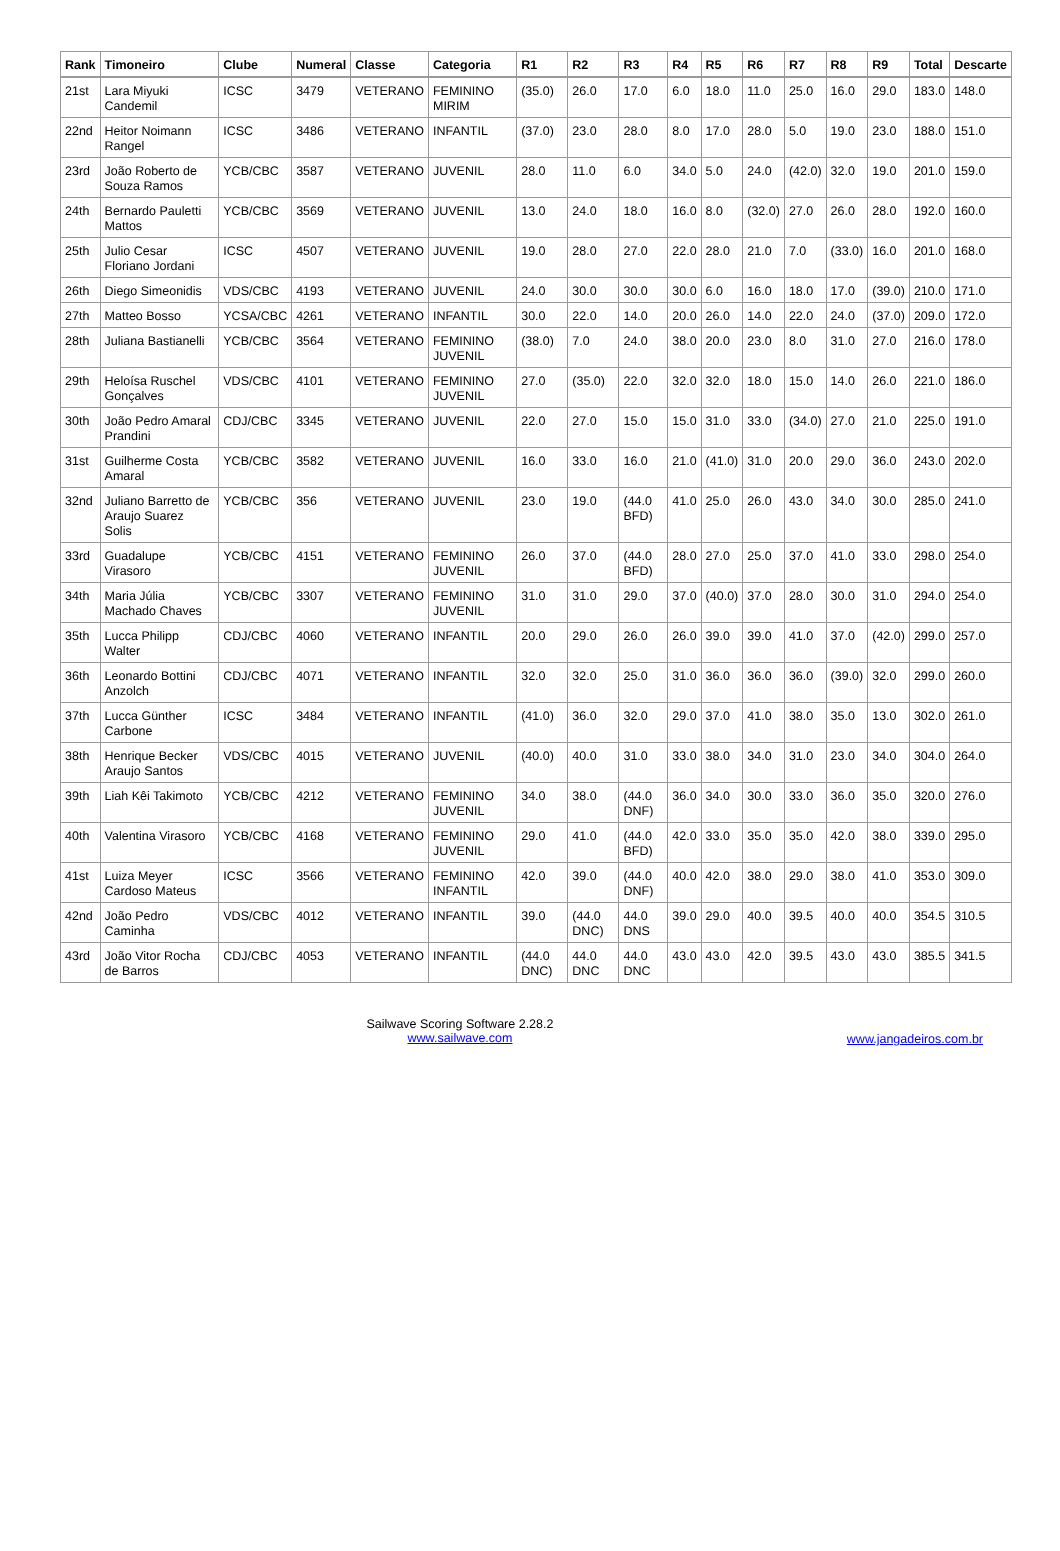| Rank | Timoneiro | Clube | Numeral | Classe | Categoria | R1 | R2 | R3 | R4 | R5 | R6 | R7 | R8 | R9 | Total | Descarte |
| --- | --- | --- | --- | --- | --- | --- | --- | --- | --- | --- | --- | --- | --- | --- | --- | --- |
| 21st | Lara Miyuki Candemil | ICSC | 3479 | VETERANO | FEMININO MIRIM | (35.0) | 26.0 | 17.0 | 6.0 | 18.0 | 11.0 | 25.0 | 16.0 | 29.0 | 183.0 | 148.0 |
| 22nd | Heitor Noimann Rangel | ICSC | 3486 | VETERANO | INFANTIL | (37.0) | 23.0 | 28.0 | 8.0 | 17.0 | 28.0 | 5.0 | 19.0 | 23.0 | 188.0 | 151.0 |
| 23rd | João Roberto de Souza Ramos | YCB/CBC | 3587 | VETERANO | JUVENIL | 28.0 | 11.0 | 6.0 | 34.0 | 5.0 | 24.0 | (42.0) | 32.0 | 19.0 | 201.0 | 159.0 |
| 24th | Bernardo Pauletti Mattos | YCB/CBC | 3569 | VETERANO | JUVENIL | 13.0 | 24.0 | 18.0 | 16.0 | 8.0 | (32.0) | 27.0 | 26.0 | 28.0 | 192.0 | 160.0 |
| 25th | Julio Cesar Floriano Jordani | ICSC | 4507 | VETERANO | JUVENIL | 19.0 | 28.0 | 27.0 | 22.0 | 28.0 | 21.0 | 7.0 | (33.0) | 16.0 | 201.0 | 168.0 |
| 26th | Diego Simeonidis | VDS/CBC | 4193 | VETERANO | JUVENIL | 24.0 | 30.0 | 30.0 | 30.0 | 6.0 | 16.0 | 18.0 | 17.0 | (39.0) | 210.0 | 171.0 |
| 27th | Matteo Bosso | YCSA/CBC | 4261 | VETERANO | INFANTIL | 30.0 | 22.0 | 14.0 | 20.0 | 26.0 | 14.0 | 22.0 | 24.0 | (37.0) | 209.0 | 172.0 |
| 28th | Juliana Bastianelli | YCB/CBC | 3564 | VETERANO | FEMININO JUVENIL | (38.0) | 7.0 | 24.0 | 38.0 | 20.0 | 23.0 | 8.0 | 31.0 | 27.0 | 216.0 | 178.0 |
| 29th | Heloísa Ruschel Gonçalves | VDS/CBC | 4101 | VETERANO | FEMININO JUVENIL | 27.0 | (35.0) | 22.0 | 32.0 | 32.0 | 18.0 | 15.0 | 14.0 | 26.0 | 221.0 | 186.0 |
| 30th | João Pedro Amaral Prandini | CDJ/CBC | 3345 | VETERANO | JUVENIL | 22.0 | 27.0 | 15.0 | 15.0 | 31.0 | 33.0 | (34.0) | 27.0 | 21.0 | 225.0 | 191.0 |
| 31st | Guilherme Costa Amaral | YCB/CBC | 3582 | VETERANO | JUVENIL | 16.0 | 33.0 | 16.0 | 21.0 | (41.0) | 31.0 | 20.0 | 29.0 | 36.0 | 243.0 | 202.0 |
| 32nd | Juliano Barretto de Araujo Suarez Solis | YCB/CBC | 356 | VETERANO | JUVENIL | 23.0 | 19.0 | (44.0 BFD) | 41.0 | 25.0 | 26.0 | 43.0 | 34.0 | 30.0 | 285.0 | 241.0 |
| 33rd | Guadalupe Virasoro | YCB/CBC | 4151 | VETERANO | FEMININO JUVENIL | 26.0 | 37.0 | (44.0 BFD) | 28.0 | 27.0 | 25.0 | 37.0 | 41.0 | 33.0 | 298.0 | 254.0 |
| 34th | Maria Júlia Machado Chaves | YCB/CBC | 3307 | VETERANO | FEMININO JUVENIL | 31.0 | 31.0 | 29.0 | 37.0 | (40.0) | 37.0 | 28.0 | 30.0 | 31.0 | 294.0 | 254.0 |
| 35th | Lucca Philipp Walter | CDJ/CBC | 4060 | VETERANO | INFANTIL | 20.0 | 29.0 | 26.0 | 26.0 | 39.0 | 39.0 | 41.0 | 37.0 | (42.0) | 299.0 | 257.0 |
| 36th | Leonardo Bottini Anzolch | CDJ/CBC | 4071 | VETERANO | INFANTIL | 32.0 | 32.0 | 25.0 | 31.0 | 36.0 | 36.0 | 36.0 | (39.0) | 32.0 | 299.0 | 260.0 |
| 37th | Lucca Günther Carbone | ICSC | 3484 | VETERANO | INFANTIL | (41.0) | 36.0 | 32.0 | 29.0 | 37.0 | 41.0 | 38.0 | 35.0 | 13.0 | 302.0 | 261.0 |
| 38th | Henrique Becker Araujo Santos | VDS/CBC | 4015 | VETERANO | JUVENIL | (40.0) | 40.0 | 31.0 | 33.0 | 38.0 | 34.0 | 31.0 | 23.0 | 34.0 | 304.0 | 264.0 |
| 39th | Liah Kêi Takimoto | YCB/CBC | 4212 | VETERANO | FEMININO JUVENIL | 34.0 | 38.0 | (44.0 DNF) | 36.0 | 34.0 | 30.0 | 33.0 | 36.0 | 35.0 | 320.0 | 276.0 |
| 40th | Valentina Virasoro | YCB/CBC | 4168 | VETERANO | FEMININO JUVENIL | 29.0 | 41.0 | (44.0 BFD) | 42.0 | 33.0 | 35.0 | 35.0 | 42.0 | 38.0 | 339.0 | 295.0 |
| 41st | Luiza Meyer Cardoso Mateus | ICSC | 3566 | VETERANO | FEMININO INFANTIL | 42.0 | 39.0 | (44.0 DNF) | 40.0 | 42.0 | 38.0 | 29.0 | 38.0 | 41.0 | 353.0 | 309.0 |
| 42nd | João Pedro Caminha | VDS/CBC | 4012 | VETERANO | INFANTIL | 39.0 | (44.0 DNC) | 44.0 DNS | 39.0 | 29.0 | 40.0 | 39.5 | 40.0 | 40.0 | 354.5 | 310.5 |
| 43rd | João Vitor Rocha de Barros | CDJ/CBC | 4053 | VETERANO | INFANTIL | (44.0 DNC) | 44.0 DNC | 44.0 DNC | 43.0 | 43.0 | 42.0 | 39.5 | 43.0 | 43.0 | 385.5 | 341.5 |
Sailwave Scoring Software 2.28.2
www.sailwave.com
www.jangadeiros.com.br